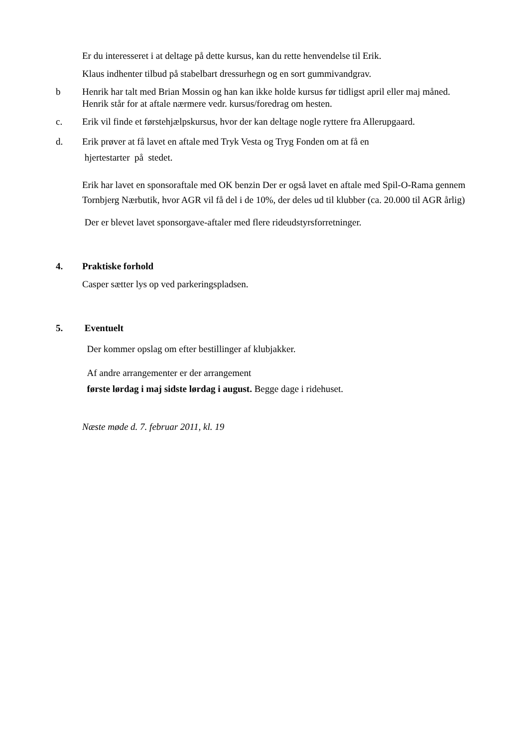Er du interesseret i at deltage på dette kursus, kan du rette henvendelse til Erik.
Klaus indhenter tilbud på stabelbart dressurhegn og en sort gummivandgrav.
b Henrik har talt med Brian Mossin og han kan ikke holde kursus før tidligst april eller maj måned. Henrik står for at aftale nærmere vedr. kursus/foredrag om hesten.
c. Erik vil finde et førstehjælpskursus, hvor der kan deltage nogle ryttere fra Allerupgaard.
d. Erik prøver at få lavet en aftale med Tryk Vesta og Tryg Fonden om at få en
hjertestarter på stedet.
Erik har lavet en sponsoraftale med OK benzin Der er også lavet en aftale med Spil-O-Rama gennem Tornbjerg Nærbutik, hvor AGR vil få del i de 10%, der deles ud til klubber (ca. 20.000 til AGR årlig)
Der er blevet lavet sponsorgave-aftaler med flere rideudstyrsforretninger.
4. Praktiske forhold
Casper sætter lys op ved parkeringspladsen.
5. Eventuelt
Der kommer opslag om efter bestillinger af klubjakker.
Af andre arrangementer er der arrangement
første lørdag i maj sidste lørdag i august. Begge dage i ridehuset.
Næste møde d. 7. februar 2011, kl. 19